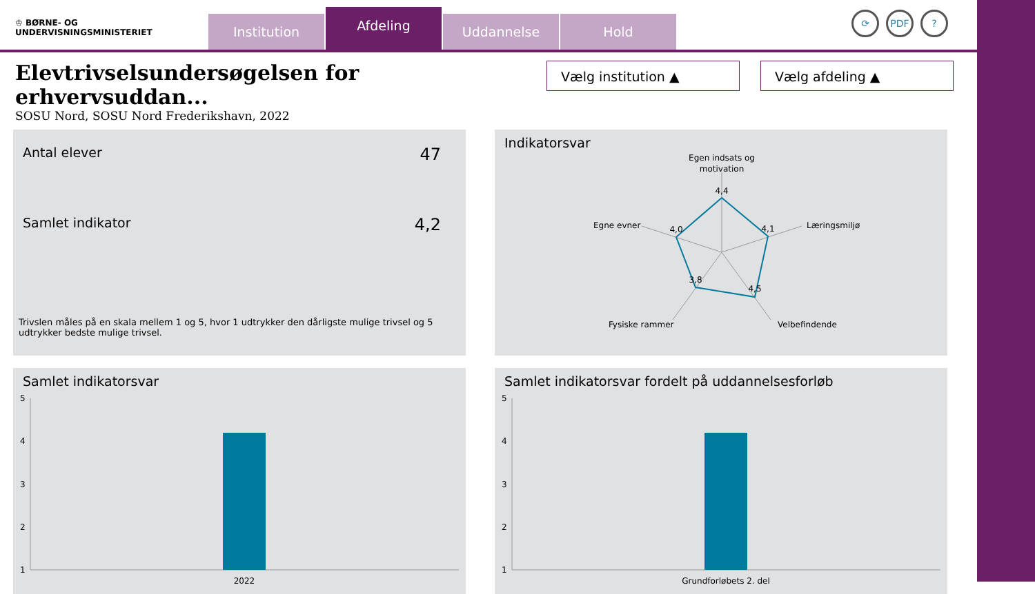♔ BØRNE- OG
UNDERVISNINGSMINISTERIET
Institution
Afdeling
Uddannelse
Hold
⟳ PDF ?
Elevtrivselsundersøgelsen for erhvervsuddan...
SOSU Nord, SOSU Nord Frederikshavn, 2022
Vælg institution ▲ Vælg afdeling ▲
Antal elever 47
Samlet indikator 4,2
Trivslen måles på en skala mellem 1 og 5, hvor 1 udtrykker den dårligste mulige trivsel og 5 udtrykker bedste mulige trivsel.
Indikatorsvar
Egen indsats og
motivation
4,4
4,1
4,5
3,8
4,0
Læringsmiljø
Velbefindende
Fysiske rammer
Egne evner
Samlet indikatorsvar
5
4
3
2
1
2022
Samlet indikatorsvar fordelt på uddannelsesforløb
5
4
3
2
1
Grundforløbets 2. del